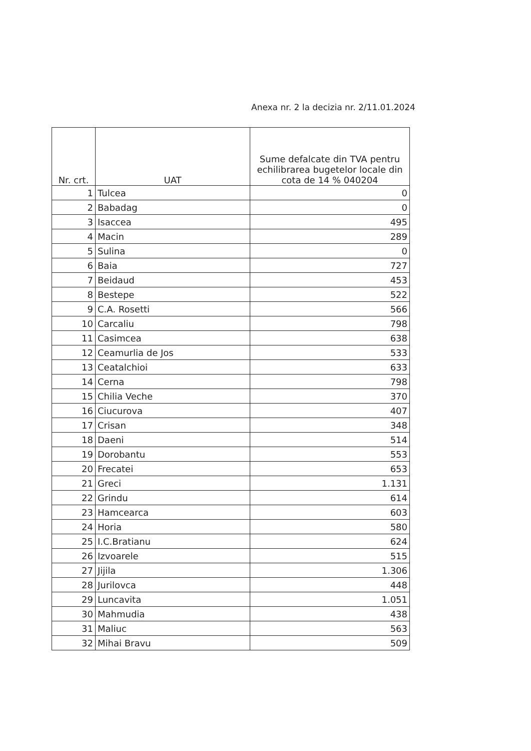Anexa nr. 2 la decizia nr. 2/11.01.2024
| Nr. crt. | UAT | Sume defalcate din TVA pentru echilibrarea bugetelor locale din cota de 14 % 040204 |
| --- | --- | --- |
| 1 | Tulcea | 0 |
| 2 | Babadag | 0 |
| 3 | Isaccea | 495 |
| 4 | Macin | 289 |
| 5 | Sulina | 0 |
| 6 | Baia | 727 |
| 7 | Beidaud | 453 |
| 8 | Bestepe | 522 |
| 9 | C.A. Rosetti | 566 |
| 10 | Carcaliu | 798 |
| 11 | Casimcea | 638 |
| 12 | Ceamurlia de Jos | 533 |
| 13 | Ceatalchioi | 633 |
| 14 | Cerna | 798 |
| 15 | Chilia Veche | 370 |
| 16 | Ciucurova | 407 |
| 17 | Crisan | 348 |
| 18 | Daeni | 514 |
| 19 | Dorobantu | 553 |
| 20 | Frecatei | 653 |
| 21 | Greci | 1.131 |
| 22 | Grindu | 614 |
| 23 | Hamcearca | 603 |
| 24 | Horia | 580 |
| 25 | I.C.Bratianu | 624 |
| 26 | Izvoarele | 515 |
| 27 | Jijila | 1.306 |
| 28 | Jurilovca | 448 |
| 29 | Luncavita | 1.051 |
| 30 | Mahmudia | 438 |
| 31 | Maliuc | 563 |
| 32 | Mihai Bravu | 509 |